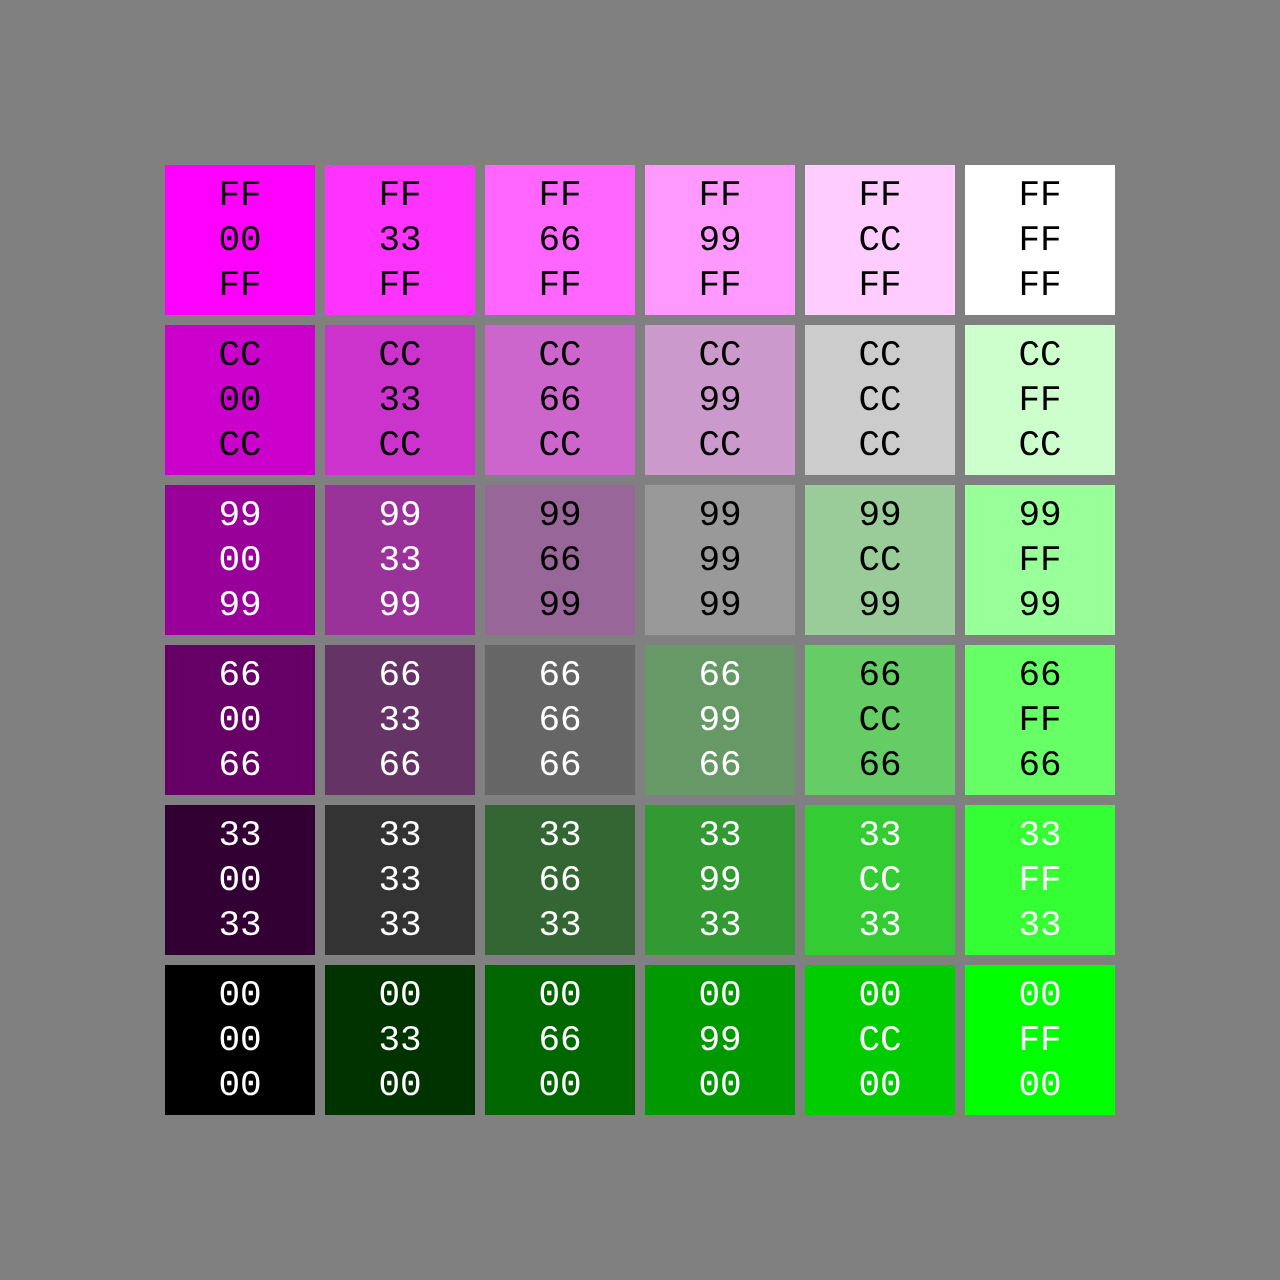FF
00
FF
FF
33
FF
FF
66
FF
FF
99
FF
FF
CC
FF
FF
FF
FF
CC
00
CC
CC
33
CC
CC
66
CC
CC
99
CC
CC
CC
CC
CC
FF
CC
99
00
99
99
33
99
99
66
99
99
99
99
99
CC
99
99
FF
99
66
00
66
66
33
66
66
66
66
66
99
66
66
CC
66
66
FF
66
33
00
33
33
33
33
33
66
33
33
99
33
33
CC
33
33
FF
33
00
00
00
00
33
00
00
66
00
00
99
00
00
CC
00
00
FF
00